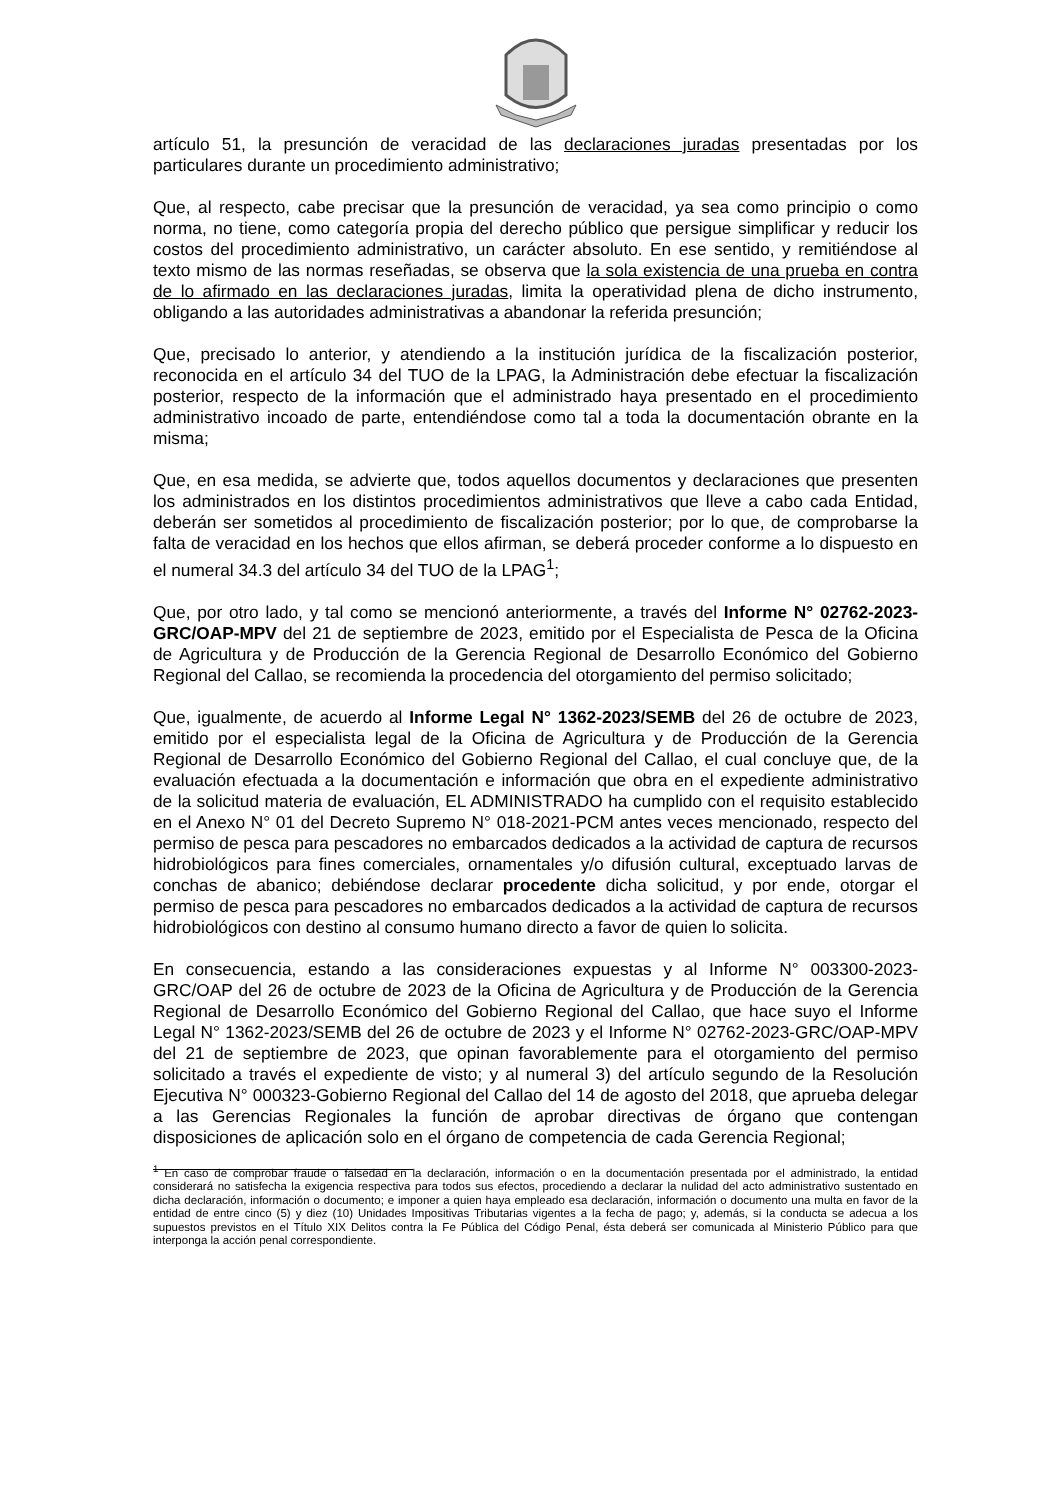artículo 51, la presunción de veracidad de las declaraciones juradas presentadas por los particulares durante un procedimiento administrativo;
Que, al respecto, cabe precisar que la presunción de veracidad, ya sea como principio o como norma, no tiene, como categoría propia del derecho público que persigue simplificar y reducir los costos del procedimiento administrativo, un carácter absoluto. En ese sentido, y remitiéndose al texto mismo de las normas reseñadas, se observa que la sola existencia de una prueba en contra de lo afirmado en las declaraciones juradas, limita la operatividad plena de dicho instrumento, obligando a las autoridades administrativas a abandonar la referida presunción;
Que, precisado lo anterior, y atendiendo a la institución jurídica de la fiscalización posterior, reconocida en el artículo 34 del TUO de la LPAG, la Administración debe efectuar la fiscalización posterior, respecto de la información que el administrado haya presentado en el procedimiento administrativo incoado de parte, entendiéndose como tal a toda la documentación obrante en la misma;
Que, en esa medida, se advierte que, todos aquellos documentos y declaraciones que presenten los administrados en los distintos procedimientos administrativos que lleve a cabo cada Entidad, deberán ser sometidos al procedimiento de fiscalización posterior; por lo que, de comprobarse la falta de veracidad en los hechos que ellos afirman, se deberá proceder conforme a lo dispuesto en el numeral 34.3 del artículo 34 del TUO de la LPAG<sup>1</sup>;
Que, por otro lado, y tal como se mencionó anteriormente, a través del Informe N° 02762-2023-GRC/OAP-MPV del 21 de septiembre de 2023, emitido por el Especialista de Pesca de la Oficina de Agricultura y de Producción de la Gerencia Regional de Desarrollo Económico del Gobierno Regional del Callao, se recomienda la procedencia del otorgamiento del permiso solicitado;
Que, igualmente, de acuerdo al Informe Legal N° 1362-2023/SEMB del 26 de octubre de 2023, emitido por el especialista legal de la Oficina de Agricultura y de Producción de la Gerencia Regional de Desarrollo Económico del Gobierno Regional del Callao, el cual concluye que, de la evaluación efectuada a la documentación e información que obra en el expediente administrativo de la solicitud materia de evaluación, EL ADMINISTRADO ha cumplido con el requisito establecido en el Anexo N° 01 del Decreto Supremo N° 018-2021-PCM antes veces mencionado, respecto del permiso de pesca para pescadores no embarcados dedicados a la actividad de captura de recursos hidrobiológicos para fines comerciales, ornamentales y/o difusión cultural, exceptuado larvas de conchas de abanico; debiéndose declarar procedente dicha solicitud, y por ende, otorgar el permiso de pesca para pescadores no embarcados dedicados a la actividad de captura de recursos hidrobiológicos con destino al consumo humano directo a favor de quien lo solicita.
En consecuencia, estando a las consideraciones expuestas y al Informe N° 003300-2023-GRC/OAP del 26 de octubre de 2023 de la Oficina de Agricultura y de Producción de la Gerencia Regional de Desarrollo Económico del Gobierno Regional del Callao, que hace suyo el Informe Legal N° 1362-2023/SEMB del 26 de octubre de 2023 y el Informe N° 02762-2023-GRC/OAP-MPV del 21 de septiembre de 2023, que opinan favorablemente para el otorgamiento del permiso solicitado a través el expediente de visto; y al numeral 3) del artículo segundo de la Resolución Ejecutiva N° 000323-Gobierno Regional del Callao del 14 de agosto del 2018, que aprueba delegar a las Gerencias Regionales la función de aprobar directivas de órgano que contengan disposiciones de aplicación solo en el órgano de competencia de cada Gerencia Regional;
<sup>1</sup> En caso de comprobar fraude o falsedad en la declaración, información o en la documentación presentada por el administrado, la entidad considerará no satisfecha la exigencia respectiva para todos sus efectos, procediendo a declarar la nulidad del acto administrativo sustentado en dicha declaración, información o documento; e imponer a quien haya empleado esa declaración, información o documento una multa en favor de la entidad de entre cinco (5) y diez (10) Unidades Impositivas Tributarias vigentes a la fecha de pago; y, además, si la conducta se adecua a los supuestos previstos en el Título XIX Delitos contra la Fe Pública del Código Penal, ésta deberá ser comunicada al Ministerio Público para que interponga la acción penal correspondiente.